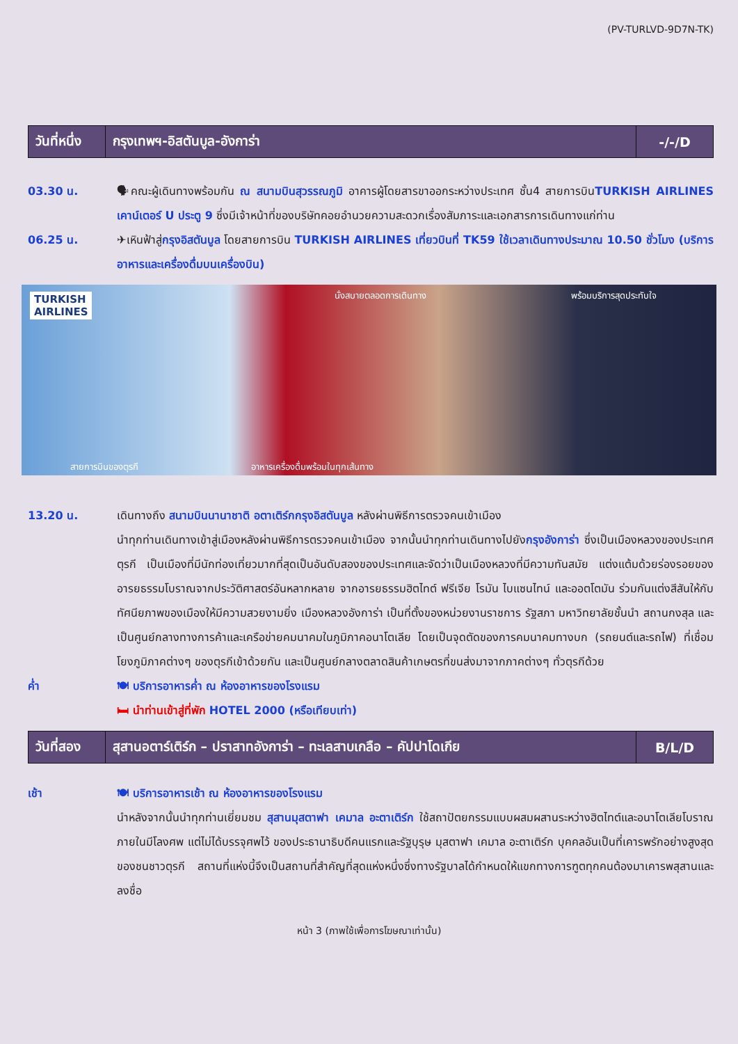(PV-TURLVD-9D7N-TK)
| วันที่หนึ่ง | กรุงเทพฯ-อิสตันบูล-อังการ่า | -/-/D |
03.30 น. 🗣คณะผู้เดินทางพร้อมกัน ณ สนามบินสุวรรณภูมิ อาคารผู้โดยสารขาออกระหว่างประเทศ ชั้น4 สายการบินTURKISH AIRLINES เคาน์เตอร์ U ประตู 9 ซึ่งมีเจ้าหน้าที่ของบริษัทคอยอำนวยความสะดวกเรื่องสัมภาระและเอกสารการเดินทางแก่ท่าน
06.25 น. ✈เหินฟ้าสู่กรุงอิสตันบูล โดยสายการบิน TURKISH AIRLINES เที่ยวบินที่ TK59 ใช้เวลาเดินทางประมาณ 10.50 ชั่วโมง (บริการอาหารและเครื่องดื่มบนเครื่องบิน)
TURKISH
AIRLINES
นั่งสบายตลอดการเดินทาง พร้อมบริการสุดประทับใจ
สายการบินของตุรกี
อาหารเครื่องดื่มพร้อมในทุกเส้นทาง
13.20 น. เดินทางถึง สนามบินนานาชาติ อตาเติร์กกรุงอิสตันบูล หลังผ่านพิธีการตรวจคนเข้าเมือง
นำทุกท่านเดินทางเข้าสู่เมืองหลังผ่านพิธีการตรวจคนเข้าเมือง จากนั้นนำทุกท่านเดินทางไปยังกรุงอังการ่า ซึ่งเป็นเมืองหลวงของประเทศตุรกี เป็นเมืองที่มีนักท่องเที่ยวมากที่สุดเป็นอันดับสองของประเทศและจัดว่าเป็นเมืองหลวงที่มีความทันสมัย แต่งแต้มด้วยร่องรอยของอารยธรรมโบราณจากประวัติศาสตร์อันหลากหลาย จากอารยธรรมฮิตไทต์ ฟรีเจีย โรมัน ไบแซนไทน์ และออตโตมัน ร่วมกันแต่งสีสันให้กับทัศนียภาพของเมืองให้มีความสวยงามยิ่ง เมืองหลวงอังการ่า เป็นที่ตั้งของหน่วยงานราชการ รัฐสภา มหาวิทยาลัยชั้นนำ สถานกงสุล และเป็นศูนย์กลางทางการค้าและเครือข่ายคมนาคมในภูมิภาคอนาโตเลีย โดยเป็นจุดตัดของการคมนาคมทางบก (รถยนต์และรถไฟ) ที่เชื่อมโยงภูมิภาคต่างๆ ของตุรกีเข้าด้วยกัน และเป็นศูนย์กลางตลาดสินค้าเกษตรที่ขนส่งมาจากภาคต่างๆ ทั่วตุรกีด้วย
ค่ำ 🍽 บริการอาหารค่ำ ณ ห้องอาหารของโรงแรม
🛏 นำท่านเข้าสู่ที่พัก HOTEL 2000 (หรือเทียบเท่า)
| วันที่สอง | สุสานอตาร์เติร์ก – ปราสาทอังการ่า – ทะเลสาบเกลือ – คัปปาโดเกีย | B/L/D |
เช้า 🍽 บริการอาหารเช้า ณ ห้องอาหารของโรงแรม
นำหลังจากนั้นนำทุกท่านเยี่ยมชม สุสานมุสตาฟา เคมาล อะตาเติร์ก ใช้สถาปัตยกรรมแบบผสมผสานระหว่างฮิตไทต์และอนาโตเลียโบราณ ภายในมีโลงศพ แต่ไม่ได้บรรจุศพไว้ ของประธานาธิบดีคนแรกและรัฐบุรุษ มุสตาฟา เคมาล อะตาเติร์ก บุคคลอันเป็นที่เคารพรักอย่างสูงสุดของชนชาวตุรกี สถานที่แห่งนี้จึงเป็นสถานที่สำคัญที่สุดแห่งหนึ่งซึ่งทางรัฐบาลได้กำหนดให้แขกทางการฑูตทุกคนต้องมาเคารพสุสานและลงชื่อ
หน้า 3 (ภาพใช้เพื่อการโฆษณาเท่านั้น)